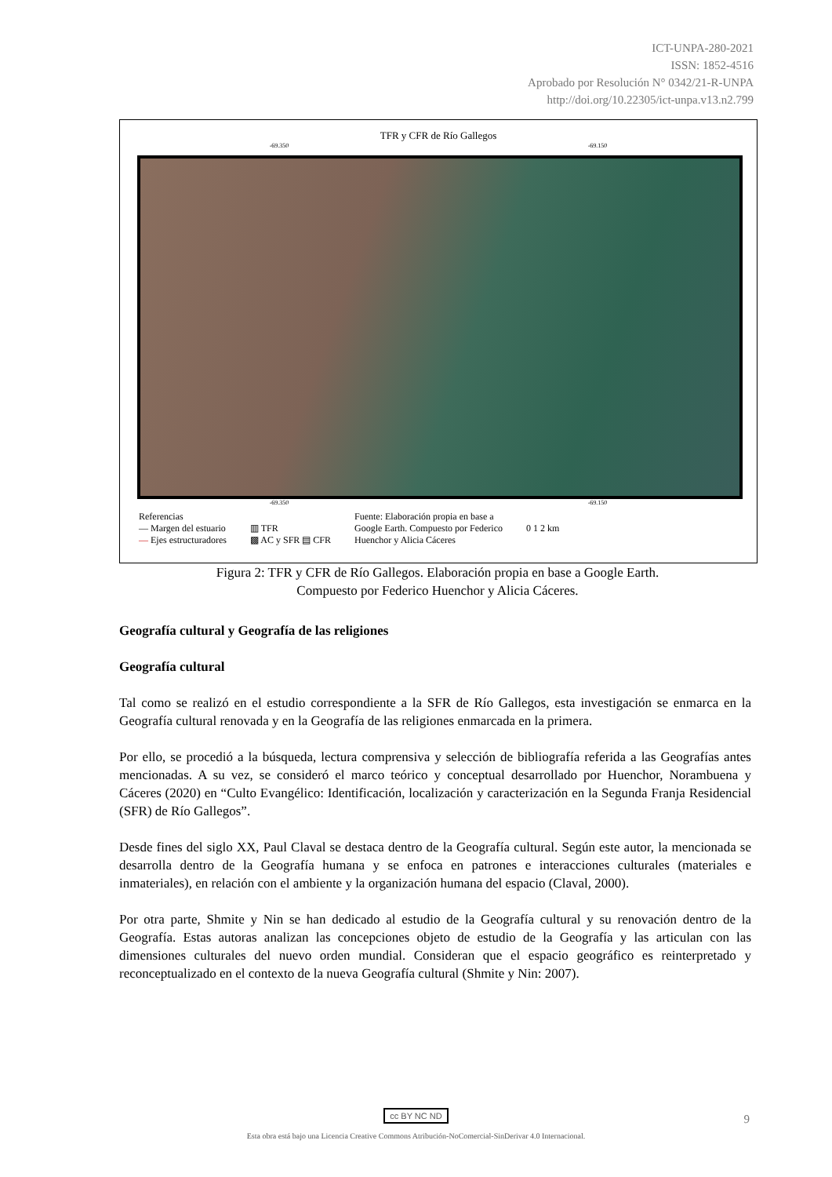ICT-UNPA-280-2021
ISSN: 1852-4516
Aprobado por Resolución N° 0342/21-R-UNPA
http://doi.org/10.22305/ict-unpa.v13.n2.799
TFR y CFR de Río Gallegos
-69.350 -69.150
-69.350 -69.150
Referencias
— Margen del estuario
— Ejes estructuradores
▥ TFR
▩ AC y SFR ▤ CFR
Fuente: Elaboración propia en base a
Google Earth. Compuesto por Federico
Huenchor y Alicia Cáceres
0 1 2 km
Figura 2: TFR y CFR de Río Gallegos. Elaboración propia en base a Google Earth.
Compuesto por Federico Huenchor y Alicia Cáceres.
Geografía cultural y Geografía de las religiones
Geografía cultural
Tal como se realizó en el estudio correspondiente a la SFR de Río Gallegos, esta investigación se enmarca en la Geografía cultural renovada y en la Geografía de las religiones enmarcada en la primera.
Por ello, se procedió a la búsqueda, lectura comprensiva y selección de bibliografía referida a las Geografías antes mencionadas. A su vez, se consideró el marco teórico y conceptual desarrollado por Huenchor, Norambuena y Cáceres (2020) en “Culto Evangélico: Identificación, localización y caracterización en la Segunda Franja Residencial (SFR) de Río Gallegos”.
Desde fines del siglo XX, Paul Claval se destaca dentro de la Geografía cultural. Según este autor, la mencionada se desarrolla dentro de la Geografía humana y se enfoca en patrones e interacciones culturales (materiales e inmateriales), en relación con el ambiente y la organización humana del espacio (Claval, 2000).
Por otra parte, Shmite y Nin se han dedicado al estudio de la Geografía cultural y su renovación dentro de la Geografía. Estas autoras analizan las concepciones objeto de estudio de la Geografía y las articulan con las dimensiones culturales del nuevo orden mundial. Consideran que el espacio geográfico es reinterpretado y reconceptualizado en el contexto de la nueva Geografía cultural (Shmite y Nin: 2007).
cc BY NC ND
Esta obra está bajo una Licencia Creative Commons Atribución-NoComercial-SinDerivar 4.0 Internacional.
9